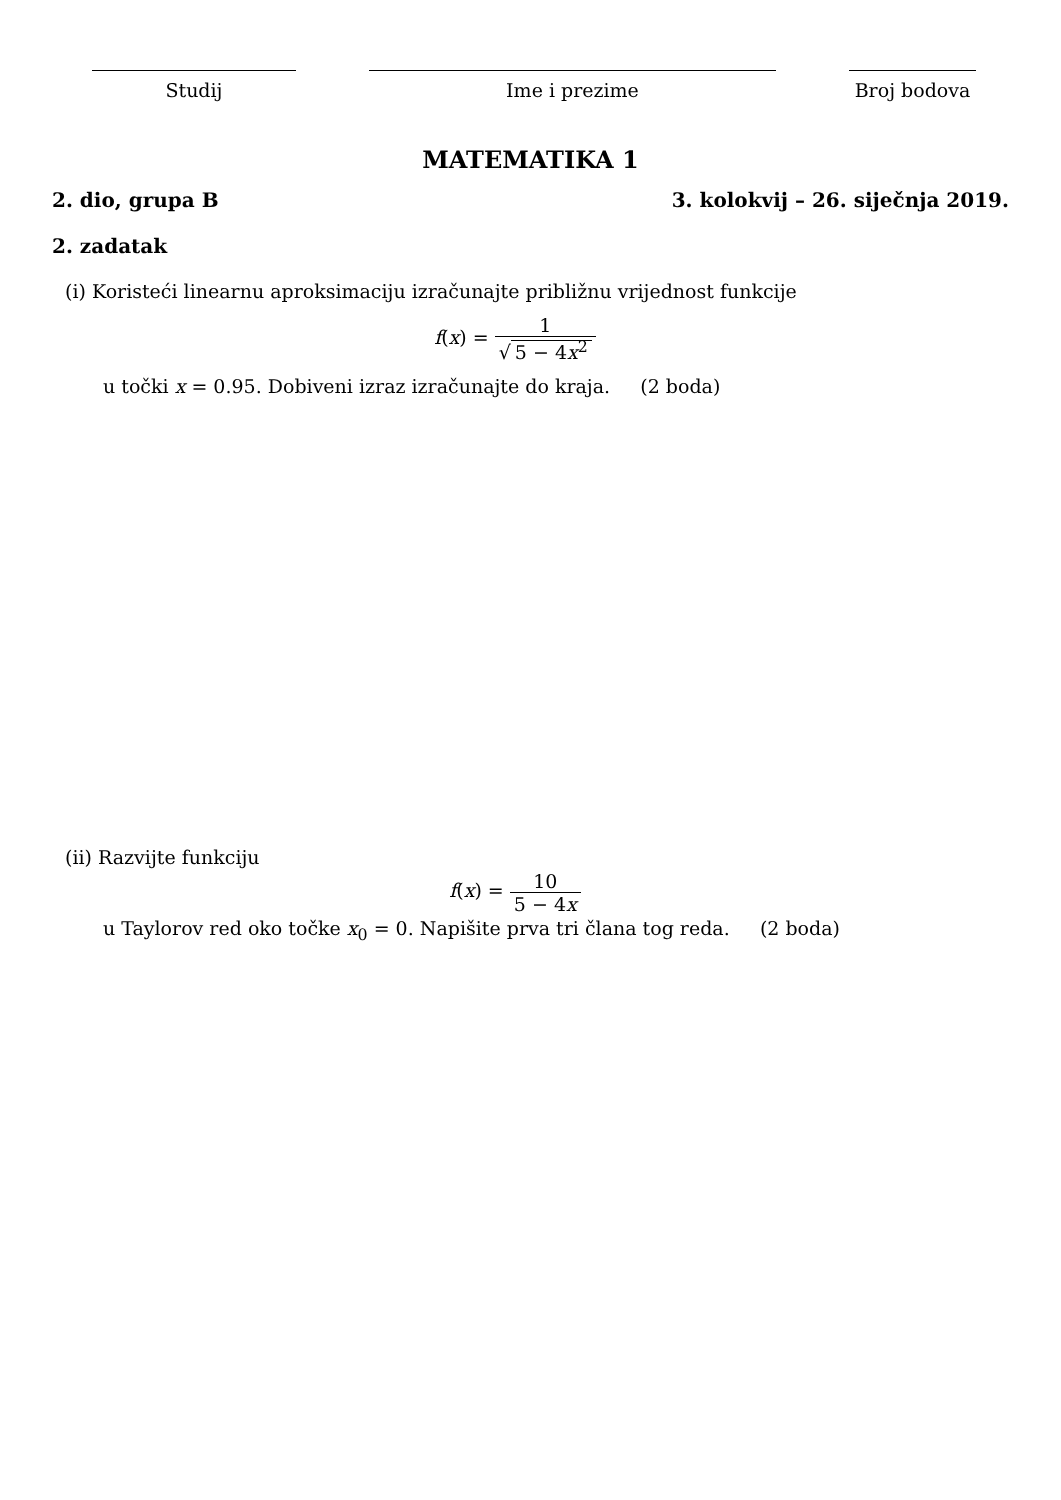Studij Ime i prezime Broj bodova
MATEMATIKA 1
2. dio, grupa B 3. kolokvij – 26. siječnja 2019.
2. zadatak
(i) Koristeći linearnu aproksimaciju izračunajte približnu vrijednost funkcije
f(x) = 1 √ 5 − 4x<sup>2</sup>
u točki x = 0.95. Dobiveni izraz izračunajte do kraja. (2 boda)
(ii) Razvijte funkciju
f(x) = 10 5 − 4x
u Taylorov red oko točke x<sub>0</sub> = 0. Napišite prva tri člana tog reda. (2 boda)